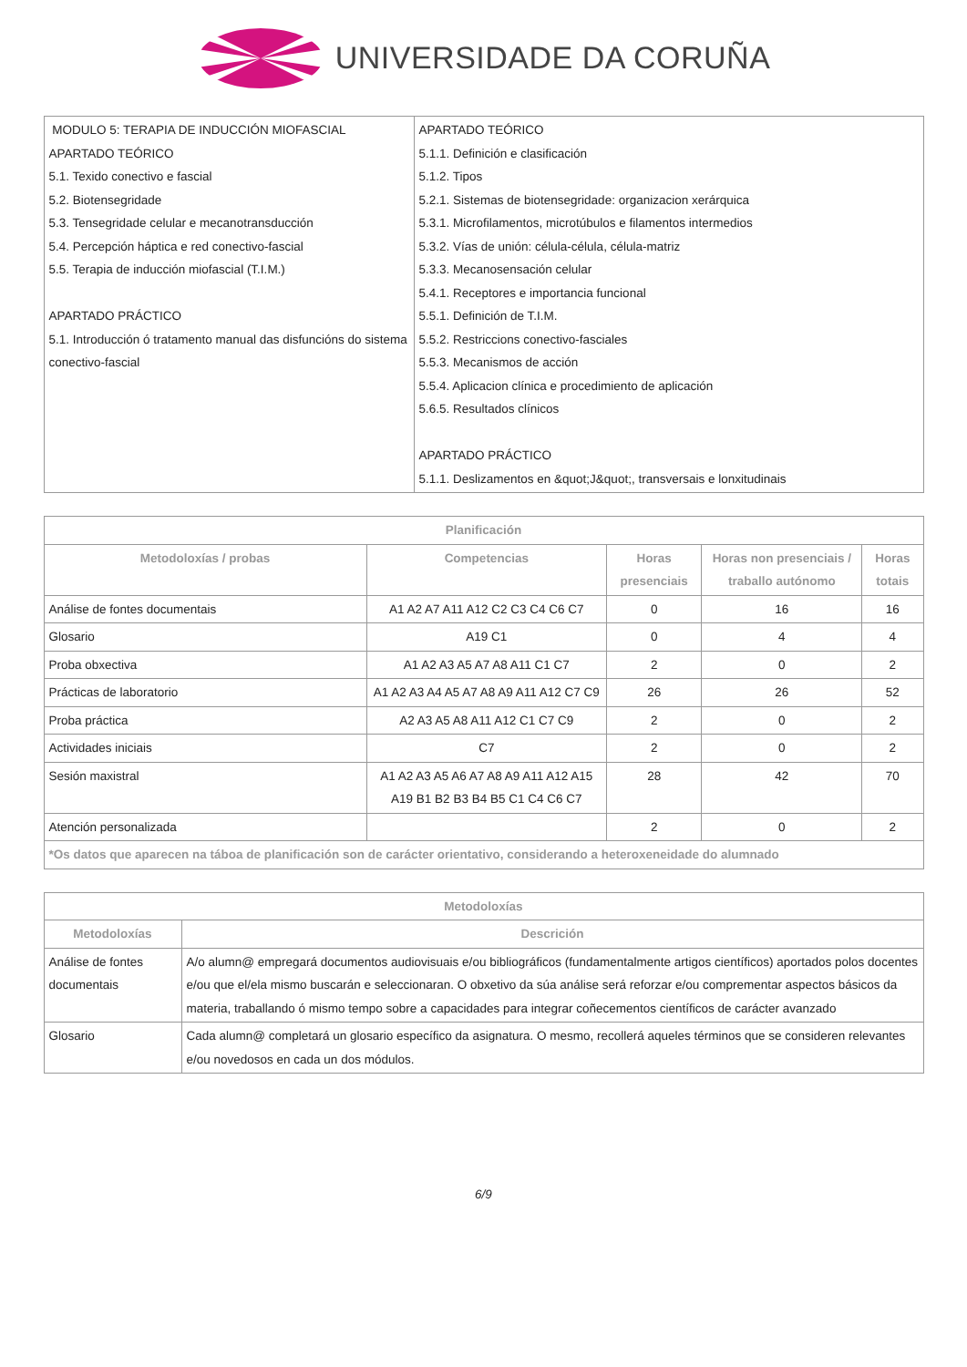UNIVERSIDADE DA CORUÑA
| MODULO 5: TERAPIA DE INDUCCIÓN MIOFASCIAL APARTADO TEÓRICO 5.1. Texido conectivo e fascial 5.2. Biotensegridade 5.3. Tensegridade celular e mecanotransducción 5.4. Percepción háptica e red conectivo-fascial 5.5. Terapia de inducción miofascial (T.I.M.) APARTADO PRÁCTICO 5.1. Introducción ó tratamento manual das disfuncións do sistema conectivo-fascial | APARTADO TEÓRICO 5.1.1. Definición e clasificación 5.1.2. Tipos 5.2.1. Sistemas de biotensegridade: organizacion xerárquica 5.3.1. Microfilamentos, microtúbulos e filamentos intermedios 5.3.2. Vías de unión: célula-célula, célula-matriz 5.3.3. Mecanosensación celular 5.4.1. Receptores e importancia funcional 5.5.1. Definición de T.I.M. 5.5.2. Restriccions conectivo-fasciales 5.5.3. Mecanismos de acción 5.5.4. Aplicacion clínica e procedimiento de aplicación 5.6.5. Resultados clínicos APARTADO PRÁCTICO 5.1.1. Deslizamentos en &quot;J&quot;, transversais e lonxitudinais |
| Planificación | | | | |
| --- | --- | --- | --- | --- |
| Metodoloxías / probas | Competencias | Horas presenciais | Horas non presenciais / traballo autónomo | Horas totais |
| Análise de fontes documentais | A1 A2 A7 A11 A12 C2 C3 C4 C6 C7 | 0 | 16 | 16 |
| Glosario | A19 C1 | 0 | 4 | 4 |
| Proba obxectiva | A1 A2 A3 A5 A7 A8 A11 C1 C7 | 2 | 0 | 2 |
| Prácticas de laboratorio | A1 A2 A3 A4 A5 A7 A8 A9 A11 A12 C7 C9 | 26 | 26 | 52 |
| Proba práctica | A2 A3 A5 A8 A11 A12 C1 C7 C9 | 2 | 0 | 2 |
| Actividades iniciais | C7 | 2 | 0 | 2 |
| Sesión maxistral | A1 A2 A3 A5 A6 A7 A8 A9 A11 A12 A15 A19 B1 B2 B3 B4 B5 C1 C4 C6 C7 | 28 | 42 | 70 |
| Atención personalizada | | 2 | 0 | 2 |
| *Os datos que aparecen na táboa de planificación son de carácter orientativo, considerando a heteroxeneidade do alumnado | | | | |
| Metodoloxías | |
| --- | --- |
| Metodoloxías | Descrición |
| Análise de fontes documentais | A/o alumn@ empregará documentos audiovisuais e/ou bibliográficos (fundamentalmente artigos científicos) aportados polos docentes e/ou que el/ela mismo buscarán e seleccionaran. O obxetivo da súa análise será reforzar e/ou comprementar aspectos básicos da materia, traballando ó mismo tempo sobre a capacidades para integrar coñecementos científicos de carácter avanzado |
| Glosario | Cada alumn@ completará un glosario específico da asignatura. O mesmo, recollerá aqueles términos que se consideren relevantes e/ou novedosos en cada un dos módulos. |
6/9